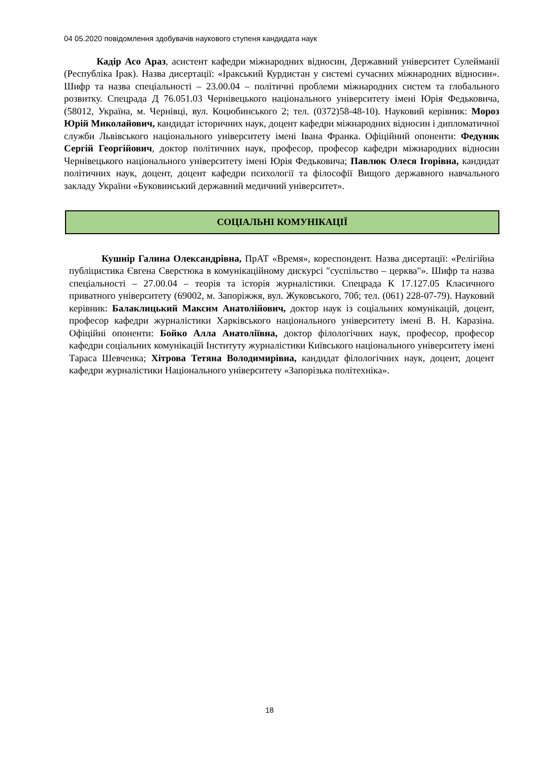04 05.2020 повідомлення здобувачів наукового ступеня кандидата наук
Кадір Асо Араз, асистент кафедри міжнародних відносин, Державний університет Сулейманії (Республіка Ірак). Назва дисертації: «Іракський Курдистан у системі сучасних міжнародних відносин». Шифр та назва спеціальності – 23.00.04 – політичні проблеми міжнародних систем та глобального розвитку. Спецрада Д 76.051.03 Чернівецького національного університету імені Юрія Федьковича, (58012, Україна, м. Чернівці, вул. Коцюбинського 2; тел. (0372)58-48-10). Науковий керівник: Мороз Юрій Миколайович, кандидат історичних наук, доцент кафедри міжнародних відносин і дипломатичної служби Львівського національного університету імені Івана Франка. Офіційний опоненти: Федуняк Сергій Георгійович, доктор політичних наук, професор, професор кафедри міжнародних відносин Чернівецького національного університету імені Юрія Федьковича; Павлюк Олеся Ігорівна, кандидат політичних наук, доцент, доцент кафедри психології та філософії Вищого державного навчального закладу України «Буковинський державний медичний університет».
СОЦІАЛЬНІ КОМУНІКАЦІЇ
Кушнір Галина Олександрівна, ПрАТ «Время», кореспондент. Назва дисертації: «Релігійна публіцистика Євгена Сверстюка в комунікаційному дискурсі "суспільство – церква"». Шифр та назва спеціальності – 27.00.04 – теорія та історія журналістики. Спецрада К 17.127.05 Класичного приватного університету (69002, м. Запоріжжя, вул. Жуковського, 70б; тел. (061) 228-07-79). Науковий керівник: Балаклицький Максим Анатолійович, доктор наук із соціальних комунікацій, доцент, професор кафедри журналістики Харківського національного університету імені В. Н. Каразіна. Офіційні опоненти: Бойко Алла Анатоліївна, доктор філологічних наук, професор, професор кафедри соціальних комунікацій Інституту журналістики Київського національного університету імені Тараса Шевченка; Хітрова Тетяна Володимирівна, кандидат філологічних наук, доцент, доцент кафедри журналістики Національного університету «Запорізька політехніка».
18